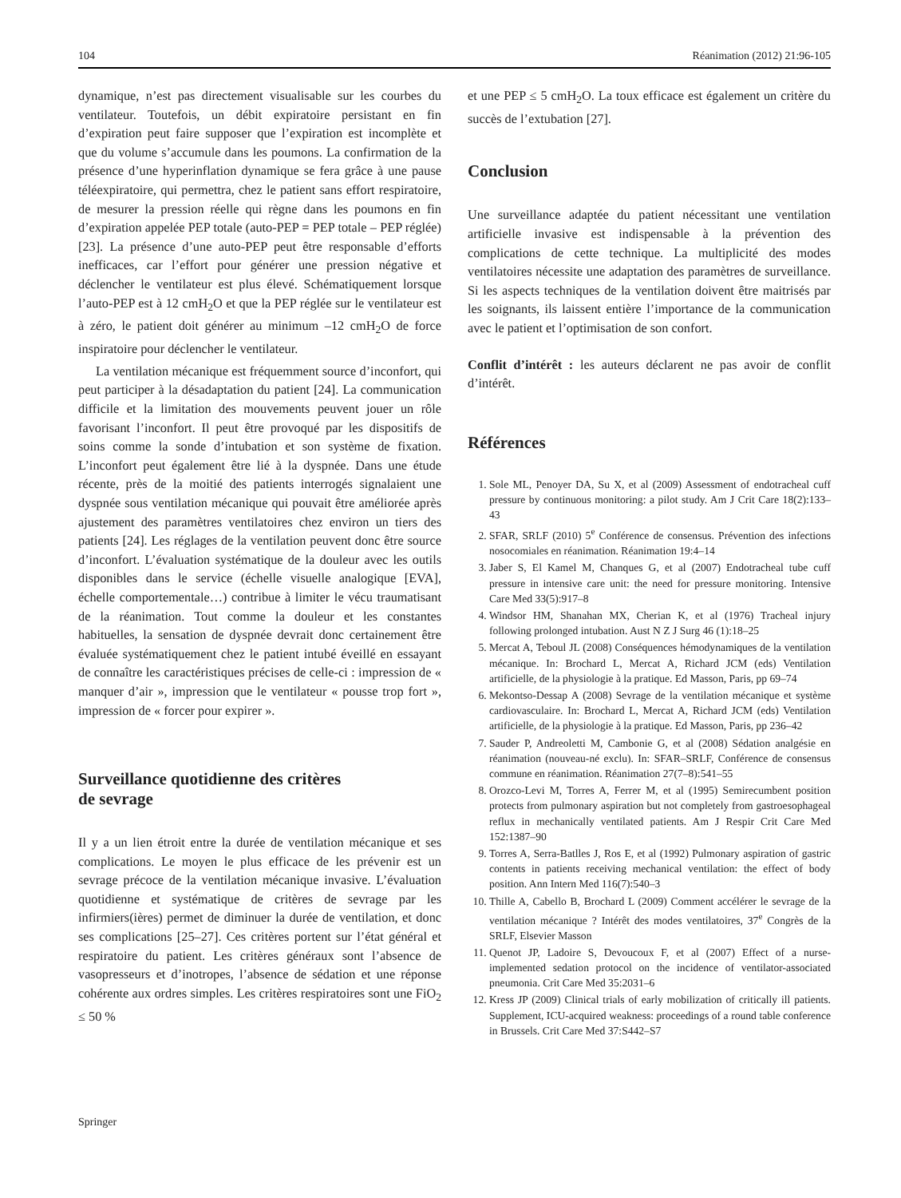104 Réanimation (2012) 21:96-105
dynamique, n’est pas directement visualisable sur les courbes du ventilateur. Toutefois, un débit expiratoire persistant en fin d’expiration peut faire supposer que l’expiration est incomplète et que du volume s’accumule dans les poumons. La confirmation de la présence d’une hyperinflation dynamique se fera grâce à une pause téléexpiratoire, qui permettra, chez le patient sans effort respiratoire, de mesurer la pression réelle qui règne dans les poumons en fin d’expiration appelée PEP totale (auto-PEP = PEP totale – PEP réglée) [23]. La présence d’une auto-PEP peut être responsable d’efforts inefficaces, car l’effort pour générer une pression négative et déclencher le ventilateur est plus élevé. Schématiquement lorsque l’auto-PEP est à 12 cmH<sub>2</sub>O et que la PEP réglée sur le ventilateur est à zéro, le patient doit générer au minimum –12 cmH<sub>2</sub>O de force inspiratoire pour déclencher le ventilateur.
La ventilation mécanique est fréquemment source d’inconfort, qui peut participer à la désadaptation du patient [24]. La communication difficile et la limitation des mouvements peuvent jouer un rôle favorisant l’inconfort. Il peut être provoqué par les dispositifs de soins comme la sonde d’intubation et son système de fixation. L’inconfort peut également être lié à la dyspnée. Dans une étude récente, près de la moitié des patients interrogés signalaient une dyspnée sous ventilation mécanique qui pouvait être améliorée après ajustement des paramètres ventilatoires chez environ un tiers des patients [24]. Les réglages de la ventilation peuvent donc être source d’inconfort. L’évaluation systématique de la douleur avec les outils disponibles dans le service (échelle visuelle analogique [EVA], échelle comportementale…) contribue à limiter le vécu traumatisant de la réanimation. Tout comme la douleur et les constantes habituelles, la sensation de dyspnée devrait donc certainement être évaluée systématiquement chez le patient intubé éveillé en essayant de connaître les caractéristiques précises de celle-ci : impression de « manquer d’air », impression que le ventilateur « pousse trop fort », impression de « forcer pour expirer ».
Surveillance quotidienne des critères
de sevrage
Il y a un lien étroit entre la durée de ventilation mécanique et ses complications. Le moyen le plus efficace de les prévenir est un sevrage précoce de la ventilation mécanique invasive. L’évaluation quotidienne et systématique de critères de sevrage par les infirmiers(ières) permet de diminuer la durée de ventilation, et donc ses complications [25–27]. Ces critères portent sur l’état général et respiratoire du patient. Les critères généraux sont l’absence de vasopresseurs et d’inotropes, l’absence de sédation et une réponse cohérente aux ordres simples. Les critères respiratoires sont une FiO<sub>2</sub> ≤ 50 %
et une PEP ≤ 5 cmH<sub>2</sub>O. La toux efficace est également un critère du succès de l’extubation [27].
Conclusion
Une surveillance adaptée du patient nécessitant une ventilation artificielle invasive est indispensable à la prévention des complications de cette technique. La multiplicité des modes ventilatoires nécessite une adaptation des paramètres de surveillance. Si les aspects techniques de la ventilation doivent être maitrisés par les soignants, ils laissent entière l’importance de la communication avec le patient et l’optimisation de son confort.
Conflit d’intérêt : les auteurs déclarent ne pas avoir de conflit d’intérêt.
Références
1. Sole ML, Penoyer DA, Su X, et al (2009) Assessment of endotracheal cuff pressure by continuous monitoring: a pilot study. Am J Crit Care 18(2):133–43
2. SFAR, SRLF (2010) 5<sup>e</sup> Conférence de consensus. Prévention des infections nosocomiales en réanimation. Réanimation 19:4–14
3. Jaber S, El Kamel M, Chanques G, et al (2007) Endotracheal tube cuff pressure in intensive care unit: the need for pressure monitoring. Intensive Care Med 33(5):917–8
4. Windsor HM, Shanahan MX, Cherian K, et al (1976) Tracheal injury following prolonged intubation. Aust N Z J Surg 46 (1):18–25
5. Mercat A, Teboul JL (2008) Conséquences hémodynamiques de la ventilation mécanique. In: Brochard L, Mercat A, Richard JCM (eds) Ventilation artificielle, de la physiologie à la pratique. Ed Masson, Paris, pp 69–74
6. Mekontso-Dessap A (2008) Sevrage de la ventilation mécanique et système cardiovasculaire. In: Brochard L, Mercat A, Richard JCM (eds) Ventilation artificielle, de la physiologie à la pratique. Ed Masson, Paris, pp 236–42
7. Sauder P, Andreoletti M, Cambonie G, et al (2008) Sédation analgésie en réanimation (nouveau-né exclu). In: SFAR–SRLF, Conférence de consensus commune en réanimation. Réanimation 27(7–8):541–55
8. Orozco-Levi M, Torres A, Ferrer M, et al (1995) Semirecumbent position protects from pulmonary aspiration but not completely from gastroesophageal reflux in mechanically ventilated patients. Am J Respir Crit Care Med 152:1387–90
9. Torres A, Serra-Batlles J, Ros E, et al (1992) Pulmonary aspiration of gastric contents in patients receiving mechanical ventilation: the effect of body position. Ann Intern Med 116(7):540–3
10. Thille A, Cabello B, Brochard L (2009) Comment accélérer le sevrage de la ventilation mécanique ? Intérêt des modes ventilatoires, 37<sup>e</sup> Congrès de la SRLF, Elsevier Masson
11. Quenot JP, Ladoire S, Devoucoux F, et al (2007) Effect of a nurse-implemented sedation protocol on the incidence of ventilator-associated pneumonia. Crit Care Med 35:2031–6
12. Kress JP (2009) Clinical trials of early mobilization of critically ill patients. Supplement, ICU-acquired weakness: proceedings of a round table conference in Brussels. Crit Care Med 37:S442–S7
Springer